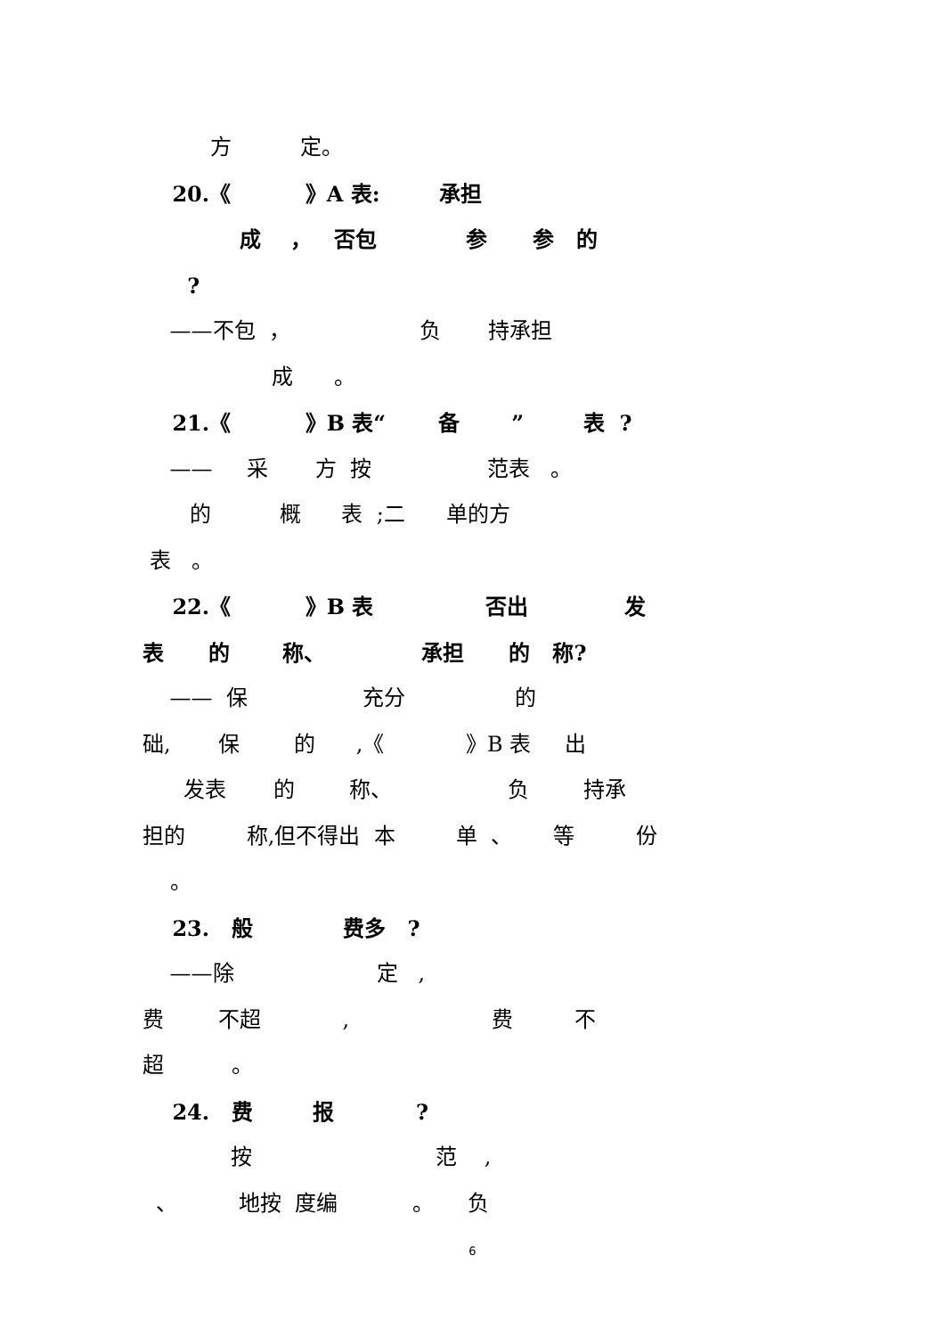方 定。
20.《 》A 表: 承担
成 ， 否包 参 参 的
?
——不包 ， 负 持承担
成 。
21.《 》B 表“ 备 ” 表 ?
—— 采 方 按 范表 。
的 概 表 ;二 单的方
表 。
22.《 》B 表 否出 发
表 的 称、 承担 的 称?
—— 保 充分 的
础, 保 的 ,《 》B 表 出
发表 的 称、 负 持承
担的 称,但不得出 本 单 、 等 份
。
23. 般 费多 ?
——除 定 ,
费 不超 , 费 不
超 。
24. 费 报 ?
按 范 ,
、 地按 度编 。 负
6